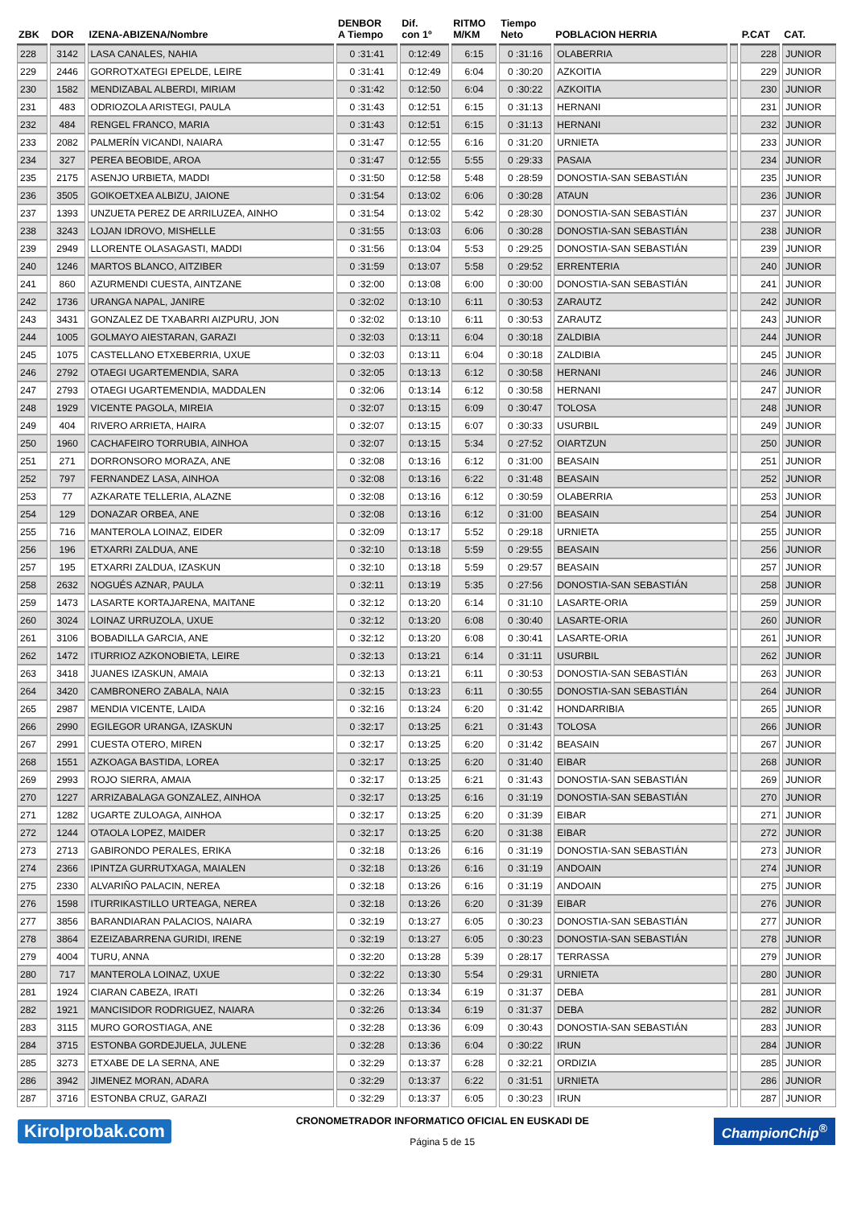| ZBK | DOR | IZENA-ABIZENA/Nombre | DENBOR A Tiempo | Dif. con 1º | RITMO M/KM | Tiempo Neto | POBLACION HERRIA | | P.CAT | CAT. |
| --- | --- | --- | --- | --- | --- | --- | --- | --- | --- | --- |
| 228 | 3142 | LASA CANALES, NAHIA | 0 :31:41 | 0:12:49 | 6:15 | 0 :31:16 | OLABERRIA | | 228 | JUNIOR |
| 229 | 2446 | GORROTXATEGI EPELDE, LEIRE | 0 :31:41 | 0:12:49 | 6:04 | 0 :30:20 | AZKOITIA | | 229 | JUNIOR |
| 230 | 1582 | MENDIZABAL ALBERDI, MIRIAM | 0 :31:42 | 0:12:50 | 6:04 | 0 :30:22 | AZKOITIA | | 230 | JUNIOR |
| 231 | 483 | ODRIOZOLA ARISTEGI, PAULA | 0 :31:43 | 0:12:51 | 6:15 | 0 :31:13 | HERNANI | | 231 | JUNIOR |
| 232 | 484 | RENGEL FRANCO, MARIA | 0 :31:43 | 0:12:51 | 6:15 | 0 :31:13 | HERNANI | | 232 | JUNIOR |
| 233 | 2082 | PALMERÍN VICANDI, NAIARA | 0 :31:47 | 0:12:55 | 6:16 | 0 :31:20 | URNIETA | | 233 | JUNIOR |
| 234 | 327 | PEREA BEOBIDE, AROA | 0 :31:47 | 0:12:55 | 5:55 | 0 :29:33 | PASAIA | | 234 | JUNIOR |
| 235 | 2175 | ASENJO URBIETA, MADDI | 0 :31:50 | 0:12:58 | 5:48 | 0 :28:59 | DONOSTIA-SAN SEBASTIÁN | | 235 | JUNIOR |
| 236 | 3505 | GOIKOETXEA ALBIZU, JAIONE | 0 :31:54 | 0:13:02 | 6:06 | 0 :30:28 | ATAUN | | 236 | JUNIOR |
| 237 | 1393 | UNZUETA PEREZ DE ARRILUZEA, AINHO | 0 :31:54 | 0:13:02 | 5:42 | 0 :28:30 | DONOSTIA-SAN SEBASTIÁN | | 237 | JUNIOR |
| 238 | 3243 | LOJAN IDROVO, MISHELLE | 0 :31:55 | 0:13:03 | 6:06 | 0 :30:28 | DONOSTIA-SAN SEBASTIÁN | | 238 | JUNIOR |
| 239 | 2949 | LLORENTE OLASAGASTI, MADDI | 0 :31:56 | 0:13:04 | 5:53 | 0 :29:25 | DONOSTIA-SAN SEBASTIÁN | | 239 | JUNIOR |
| 240 | 1246 | MARTOS BLANCO, AITZIBER | 0 :31:59 | 0:13:07 | 5:58 | 0 :29:52 | ERRENTERIA | | 240 | JUNIOR |
| 241 | 860 | AZURMENDI CUESTA, AINTZANE | 0 :32:00 | 0:13:08 | 6:00 | 0 :30:00 | DONOSTIA-SAN SEBASTIÁN | | 241 | JUNIOR |
| 242 | 1736 | URANGA NAPAL, JANIRE | 0 :32:02 | 0:13:10 | 6:11 | 0 :30:53 | ZARAUTZ | | 242 | JUNIOR |
| 243 | 3431 | GONZALEZ DE TXABARRI AIZPURU, JON | 0 :32:02 | 0:13:10 | 6:11 | 0 :30:53 | ZARAUTZ | | 243 | JUNIOR |
| 244 | 1005 | GOLMAYO AIESTARAN, GARAZI | 0 :32:03 | 0:13:11 | 6:04 | 0 :30:18 | ZALDIBIA | | 244 | JUNIOR |
| 245 | 1075 | CASTELLANO ETXEBERRIA, UXUE | 0 :32:03 | 0:13:11 | 6:04 | 0 :30:18 | ZALDIBIA | | 245 | JUNIOR |
| 246 | 2792 | OTAEGI UGARTEMENDIA, SARA | 0 :32:05 | 0:13:13 | 6:12 | 0 :30:58 | HERNANI | | 246 | JUNIOR |
| 247 | 2793 | OTAEGI UGARTEMENDIA, MADDALEN | 0 :32:06 | 0:13:14 | 6:12 | 0 :30:58 | HERNANI | | 247 | JUNIOR |
| 248 | 1929 | VICENTE PAGOLA, MIREIA | 0 :32:07 | 0:13:15 | 6:09 | 0 :30:47 | TOLOSA | | 248 | JUNIOR |
| 249 | 404 | RIVERO ARRIETA, HAIRA | 0 :32:07 | 0:13:15 | 6:07 | 0 :30:33 | USURBIL | | 249 | JUNIOR |
| 250 | 1960 | CACHAFEIRO TORRUBIA, AINHOA | 0 :32:07 | 0:13:15 | 5:34 | 0 :27:52 | OIARTZUN | | 250 | JUNIOR |
| 251 | 271 | DORRONSORO MORAZA, ANE | 0 :32:08 | 0:13:16 | 6:12 | 0 :31:00 | BEASAIN | | 251 | JUNIOR |
| 252 | 797 | FERNANDEZ LASA, AINHOA | 0 :32:08 | 0:13:16 | 6:22 | 0 :31:48 | BEASAIN | | 252 | JUNIOR |
| 253 | 77 | AZKARATE TELLERIA, ALAZNE | 0 :32:08 | 0:13:16 | 6:12 | 0 :30:59 | OLABERRIA | | 253 | JUNIOR |
| 254 | 129 | DONAZAR ORBEA, ANE | 0 :32:08 | 0:13:16 | 6:12 | 0 :31:00 | BEASAIN | | 254 | JUNIOR |
| 255 | 716 | MANTEROLA LOINAZ, EIDER | 0 :32:09 | 0:13:17 | 5:52 | 0 :29:18 | URNIETA | | 255 | JUNIOR |
| 256 | 196 | ETXARRI ZALDUA, ANE | 0 :32:10 | 0:13:18 | 5:59 | 0 :29:55 | BEASAIN | | 256 | JUNIOR |
| 257 | 195 | ETXARRI ZALDUA, IZASKUN | 0 :32:10 | 0:13:18 | 5:59 | 0 :29:57 | BEASAIN | | 257 | JUNIOR |
| 258 | 2632 | NOGUÉS AZNAR, PAULA | 0 :32:11 | 0:13:19 | 5:35 | 0 :27:56 | DONOSTIA-SAN SEBASTIÁN | | 258 | JUNIOR |
| 259 | 1473 | LASARTE KORTAJARENA, MAITANE | 0 :32:12 | 0:13:20 | 6:14 | 0 :31:10 | LASARTE-ORIA | | 259 | JUNIOR |
| 260 | 3024 | LOINAZ URRUZOLA, UXUE | 0 :32:12 | 0:13:20 | 6:08 | 0 :30:40 | LASARTE-ORIA | | 260 | JUNIOR |
| 261 | 3106 | BOBADILLA GARCIA, ANE | 0 :32:12 | 0:13:20 | 6:08 | 0 :30:41 | LASARTE-ORIA | | 261 | JUNIOR |
| 262 | 1472 | ITURRIOZ AZKONOBIETA, LEIRE | 0 :32:13 | 0:13:21 | 6:14 | 0 :31:11 | USURBIL | | 262 | JUNIOR |
| 263 | 3418 | JUANES IZASKUN, AMAIA | 0 :32:13 | 0:13:21 | 6:11 | 0 :30:53 | DONOSTIA-SAN SEBASTIÁN | | 263 | JUNIOR |
| 264 | 3420 | CAMBRONERO ZABALA, NAIA | 0 :32:15 | 0:13:23 | 6:11 | 0 :30:55 | DONOSTIA-SAN SEBASTIÁN | | 264 | JUNIOR |
| 265 | 2987 | MENDIA VICENTE, LAIDA | 0 :32:16 | 0:13:24 | 6:20 | 0 :31:42 | HONDARRIBIA | | 265 | JUNIOR |
| 266 | 2990 | EGILEGOR URANGA, IZASKUN | 0 :32:17 | 0:13:25 | 6:21 | 0 :31:43 | TOLOSA | | 266 | JUNIOR |
| 267 | 2991 | CUESTA OTERO, MIREN | 0 :32:17 | 0:13:25 | 6:20 | 0 :31:42 | BEASAIN | | 267 | JUNIOR |
| 268 | 1551 | AZKOAGA BASTIDA, LOREA | 0 :32:17 | 0:13:25 | 6:20 | 0 :31:40 | EIBAR | | 268 | JUNIOR |
| 269 | 2993 | ROJO SIERRA, AMAIA | 0 :32:17 | 0:13:25 | 6:21 | 0 :31:43 | DONOSTIA-SAN SEBASTIÁN | | 269 | JUNIOR |
| 270 | 1227 | ARRIZABALAGA GONZALEZ, AINHOA | 0 :32:17 | 0:13:25 | 6:16 | 0 :31:19 | DONOSTIA-SAN SEBASTIÁN | | 270 | JUNIOR |
| 271 | 1282 | UGARTE ZULOAGA, AINHOA | 0 :32:17 | 0:13:25 | 6:20 | 0 :31:39 | EIBAR | | 271 | JUNIOR |
| 272 | 1244 | OTAOLA LOPEZ, MAIDER | 0 :32:17 | 0:13:25 | 6:20 | 0 :31:38 | EIBAR | | 272 | JUNIOR |
| 273 | 2713 | GABIRONDO PERALES, ERIKA | 0 :32:18 | 0:13:26 | 6:16 | 0 :31:19 | DONOSTIA-SAN SEBASTIÁN | | 273 | JUNIOR |
| 274 | 2366 | IPINTZA GURRUTXAGA, MAIALEN | 0 :32:18 | 0:13:26 | 6:16 | 0 :31:19 | ANDOAIN | | 274 | JUNIOR |
| 275 | 2330 | ALVARIÑO PALACIN, NEREA | 0 :32:18 | 0:13:26 | 6:16 | 0 :31:19 | ANDOAIN | | 275 | JUNIOR |
| 276 | 1598 | ITURRIKASTILLO URTEAGA, NEREA | 0 :32:18 | 0:13:26 | 6:20 | 0 :31:39 | EIBAR | | 276 | JUNIOR |
| 277 | 3856 | BARANDIARAN PALACIOS, NAIARA | 0 :32:19 | 0:13:27 | 6:05 | 0 :30:23 | DONOSTIA-SAN SEBASTIÁN | | 277 | JUNIOR |
| 278 | 3864 | EZEIZABARRENA GURIDI, IRENE | 0 :32:19 | 0:13:27 | 6:05 | 0 :30:23 | DONOSTIA-SAN SEBASTIÁN | | 278 | JUNIOR |
| 279 | 4004 | TURU, ANNA | 0 :32:20 | 0:13:28 | 5:39 | 0 :28:17 | TERRASSA | | 279 | JUNIOR |
| 280 | 717 | MANTEROLA LOINAZ, UXUE | 0 :32:22 | 0:13:30 | 5:54 | 0 :29:31 | URNIETA | | 280 | JUNIOR |
| 281 | 1924 | CIARAN CABEZA, IRATI | 0 :32:26 | 0:13:34 | 6:19 | 0 :31:37 | DEBA | | 281 | JUNIOR |
| 282 | 1921 | MANCISIDOR RODRIGUEZ, NAIARA | 0 :32:26 | 0:13:34 | 6:19 | 0 :31:37 | DEBA | | 282 | JUNIOR |
| 283 | 3115 | MURO GOROSTIAGA, ANE | 0 :32:28 | 0:13:36 | 6:09 | 0 :30:43 | DONOSTIA-SAN SEBASTIÁN | | 283 | JUNIOR |
| 284 | 3715 | ESTONBA GORDEJUELA, JULENE | 0 :32:28 | 0:13:36 | 6:04 | 0 :30:22 | IRUN | | 284 | JUNIOR |
| 285 | 3273 | ETXABE DE LA SERNA, ANE | 0 :32:29 | 0:13:37 | 6:28 | 0 :32:21 | ORDIZIA | | 285 | JUNIOR |
| 286 | 3942 | JIMENEZ MORAN, ADARA | 0 :32:29 | 0:13:37 | 6:22 | 0 :31:51 | URNIETA | | 286 | JUNIOR |
| 287 | 3716 | ESTONBA CRUZ, GARAZI | 0 :32:29 | 0:13:37 | 6:05 | 0 :30:23 | IRUN | | 287 | JUNIOR |
Kirolprobak.com
CRONOMETRADOR INFORMATICO OFICIAL EN EUSKADI DE
Página 5 de 15
ChampionChip<sup>®</sup>